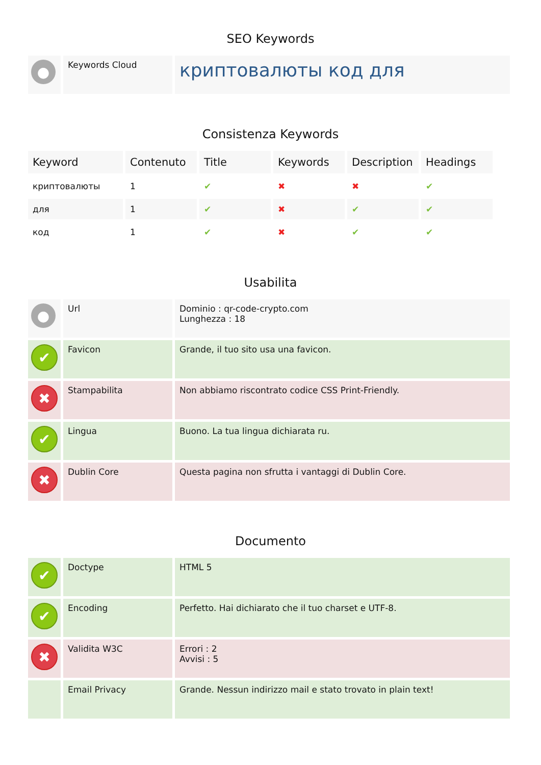SEO Keywords
| ● | Keywords Cloud | криптовалюты код для |
Consistenza Keywords
| Keyword | Contenuto | Title | Keywords | Description | Headings |
| --- | --- | --- | --- | --- | --- |
| криптовалюты | 1 | ✔ | ✖ | ✖ | ✔ |
| для | 1 | ✔ | ✖ | ✔ | ✔ |
| код | 1 | ✔ | ✖ | ✔ | ✔ |
Usabilita
| ● | Url | Dominio : qr-code-crypto.com Lunghezza : 18 |
| ✔ | Favicon | Grande, il tuo sito usa una favicon. |
| ✖ | Stampabilita | Non abbiamo riscontrato codice CSS Print-Friendly. |
| ✔ | Lingua | Buono. La tua lingua dichiarata ru. |
| ✖ | Dublin Core | Questa pagina non sfrutta i vantaggi di Dublin Core. |
Documento
| ✔ | Doctype | HTML 5 |
| ✔ | Encoding | Perfetto. Hai dichiarato che il tuo charset e UTF-8. |
| ✖ | Validita W3C | Errori : 2 Avvisi : 5 |
| | Email Privacy | Grande. Nessun indirizzo mail e stato trovato in plain text! |